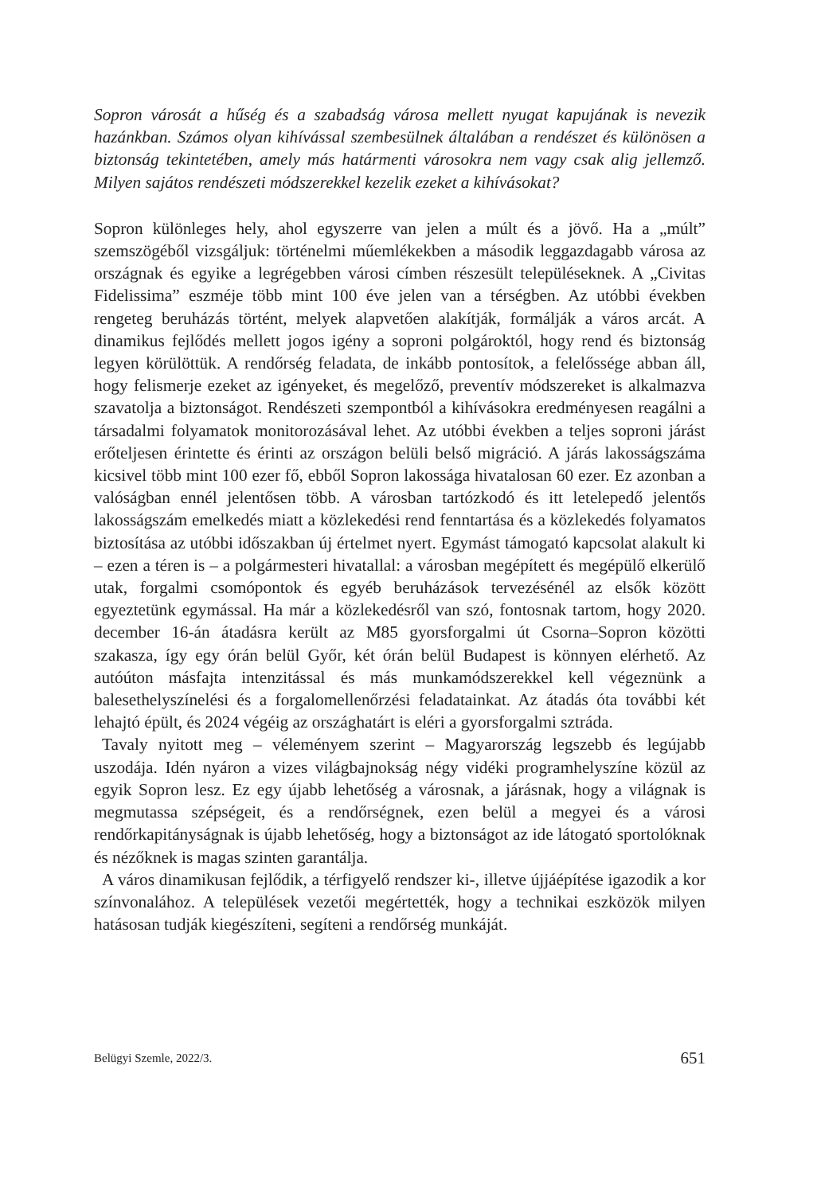Sopron városát a hűség és a szabadság városa mellett nyugat kapujának is nevezik hazánkban. Számos olyan kihívással szembesülnek általában a rendészet és különösen a biztonság tekintetében, amely más határmenti városokra nem vagy csak alig jellemző. Milyen sajátos rendészeti módszerekkel kezelik ezeket a kihívásokat?
Sopron különleges hely, ahol egyszerre van jelen a múlt és a jövő. Ha a „múlt” szemszögéből vizsgáljuk: történelmi műemlékekben a második leggazdagabb városa az országnak és egyike a legrégebben városi címben részesült településeknek. A „Civitas Fidelissima” eszméje több mint 100 éve jelen van a térségben. Az utóbbi években rengeteg beruházás történt, melyek alapvetően alakítják, formálják a város arcát. A dinamikus fejlődés mellett jogos igény a soproni polgároktól, hogy rend és biztonság legyen körülöttük. A rendőrség feladata, de inkább pontosítok, a felelőssége abban áll, hogy felismerje ezeket az igényeket, és megelőző, preventív módszereket is alkalmazva szavatolja a biztonságot. Rendészeti szempontból a kihívásokra eredményesen reagálni a társadalmi folyamatok monitorozásával lehet. Az utóbbi években a teljes soproni járást erőteljesen érintette és érinti az országon belüli belső migráció. A járás lakosságszáma kicsivel több mint 100 ezer fő, ebből Sopron lakossága hivatalosan 60 ezer. Ez azonban a valóságban ennél jelentősen több. A városban tartózkodó és itt letelepedő jelentős lakosságszám emelkedés miatt a közlekedési rend fenntartása és a közlekedés folyamatos biztosítása az utóbbi időszakban új értelmet nyert. Egymást támogató kapcsolat alakult ki – ezen a téren is – a polgármesteri hivatallal: a városban megépített és megépülő elkerülő utak, forgalmi csomópontok és egyéb beruházások tervezésénél az elsők között egyeztetünk egymással. Ha már a közlekedésről van szó, fontosnak tartom, hogy 2020. december 16-án átadásra került az M85 gyorsforgalmi út Csorna–Sopron közötti szakasza, így egy órán belül Győr, két órán belül Budapest is könnyen elérhető. Az autóúton másfajta intenzitással és más munkamódszerekkel kell végeznünk a balesethelyszínelési és a forgalomellenőrzési feladatainkat. Az átadás óta további két lehajtó épült, és 2024 végéig az országhatárt is eléri a gyorsforgalmi sztráda.
Tavaly nyitott meg – véleményem szerint – Magyarország legszebb és legújabb uszodája. Idén nyáron a vizes világbajnokság négy vidéki programhelyszíne közül az egyik Sopron lesz. Ez egy újabb lehetőség a városnak, a járásnak, hogy a világnak is megmutassa szépségeit, és a rendőrségnek, ezen belül a megyei és a városi rendőrkapitányságnak is újabb lehetőség, hogy a biztonságot az ide látogató sportolóknak és nézőknek is magas szinten garantálja.
A város dinamikusan fejlődik, a térfigyelő rendszer ki-, illetve újjáépítése igazodik a kor színvonalához. A települések vezetői megértették, hogy a technikai eszközök milyen hatásosan tudják kiegészíteni, segíteni a rendőrség munkáját.
Belügyi Szemle, 2022/3. 651